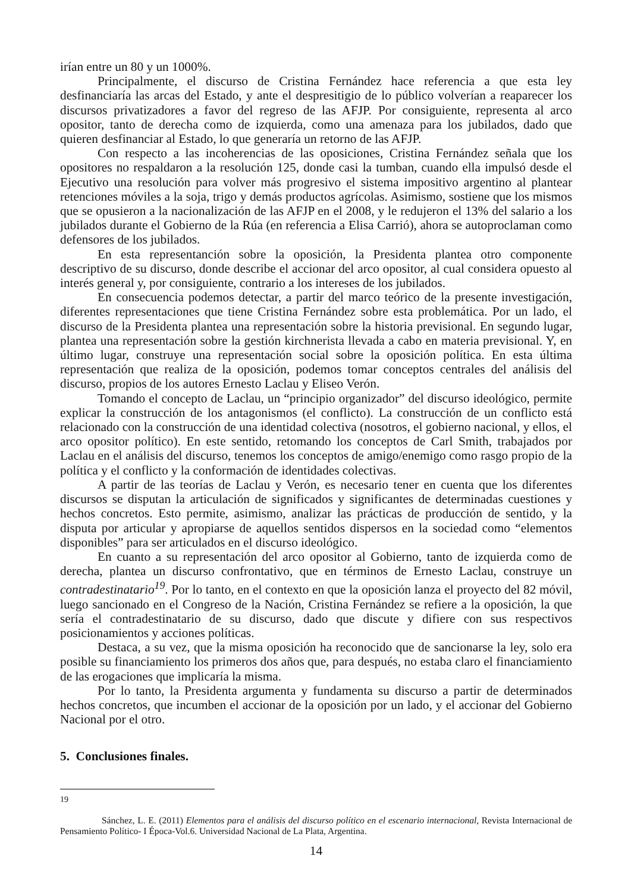irían entre un 80 y un 1000%.
Principalmente, el discurso de Cristina Fernández hace referencia a que esta ley desfinanciaría las arcas del Estado, y ante el despresitigio de lo público volverían a reaparecer los discursos privatizadores a favor del regreso de las AFJP. Por consiguiente, representa al arco opositor, tanto de derecha como de izquierda, como una amenaza para los jubilados, dado que quieren desfinanciar al Estado, lo que generaría un retorno de las AFJP.
Con respecto a las incoherencias de las oposiciones, Cristina Fernández señala que los opositores no respaldaron a la resolución 125, donde casi la tumban, cuando ella impulsó desde el Ejecutivo una resolución para volver más progresivo el sistema impositivo argentino al plantear retenciones móviles a la soja, trigo y demás productos agrícolas. Asimismo, sostiene que los mismos que se opusieron a la nacionalización de las AFJP en el 2008, y le redujeron el 13% del salario a los jubilados durante el Gobierno de la Rúa (en referencia a Elisa Carrió), ahora se autoproclaman como defensores de los jubilados.
En esta representanción sobre la oposición, la Presidenta plantea otro componente descriptivo de su discurso, donde describe el accionar del arco opositor, al cual considera opuesto al interés general y, por consiguiente, contrario a los intereses de los jubilados.
En consecuencia podemos detectar, a partir del marco teórico de la presente investigación, diferentes representaciones que tiene Cristina Fernández sobre esta problemática. Por un lado, el discurso de la Presidenta plantea una representación sobre la historia previsional. En segundo lugar, plantea una representación sobre la gestión kirchnerista llevada a cabo en materia previsional. Y, en último lugar, construye una representación social sobre la oposición política. En esta última representación que realiza de la oposición, podemos tomar conceptos centrales del análisis del discurso, propios de los autores Ernesto Laclau y Eliseo Verón.
Tomando el concepto de Laclau, un “principio organizador” del discurso ideológico, permite explicar la construcción de los antagonismos (el conflicto). La construcción de un conflicto está relacionado con la construcción de una identidad colectiva (nosotros, el gobierno nacional, y ellos, el arco opositor político). En este sentido, retomando los conceptos de Carl Smith, trabajados por Laclau en el análisis del discurso, tenemos los conceptos de amigo/enemigo como rasgo propio de la política y el conflicto y la conformación de identidades colectivas.
A partir de las teorías de Laclau y Verón, es necesario tener en cuenta que los diferentes discursos se disputan la articulación de significados y significantes de determinadas cuestiones y hechos concretos. Esto permite, asimismo, analizar las prácticas de producción de sentido, y la disputa por articular y apropiarse de aquellos sentidos dispersos en la sociedad como “elementos disponibles” para ser articulados en el discurso ideológico.
En cuanto a su representación del arco opositor al Gobierno, tanto de izquierda como de derecha, plantea un discurso confrontativo, que en términos de Ernesto Laclau, construye un contradestinatario<sup>19</sup>. Por lo tanto, en el contexto en que la oposición lanza el proyecto del 82 móvil, luego sancionado en el Congreso de la Nación, Cristina Fernández se refiere a la oposición, la que sería el contradestinatario de su discurso, dado que discute y difiere con sus respectivos posicionamientos y acciones políticas.
Destaca, a su vez, que la misma oposición ha reconocido que de sancionarse la ley, solo era posible su financiamiento los primeros dos años que, para después, no estaba claro el financiamiento de las erogaciones que implicaría la misma.
Por lo tanto, la Presidenta argumenta y fundamenta su discurso a partir de determinados hechos concretos, que incumben el accionar de la oposición por un lado, y el accionar del Gobierno Nacional por el otro.
5. Conclusiones finales.
19
Sánchez, L. E. (2011) Elementos para el análisis del discurso político en el escenario internacional, Revista Internacional de Pensamiento Político- I Época-Vol.6. Universidad Nacional de La Plata, Argentina.
14